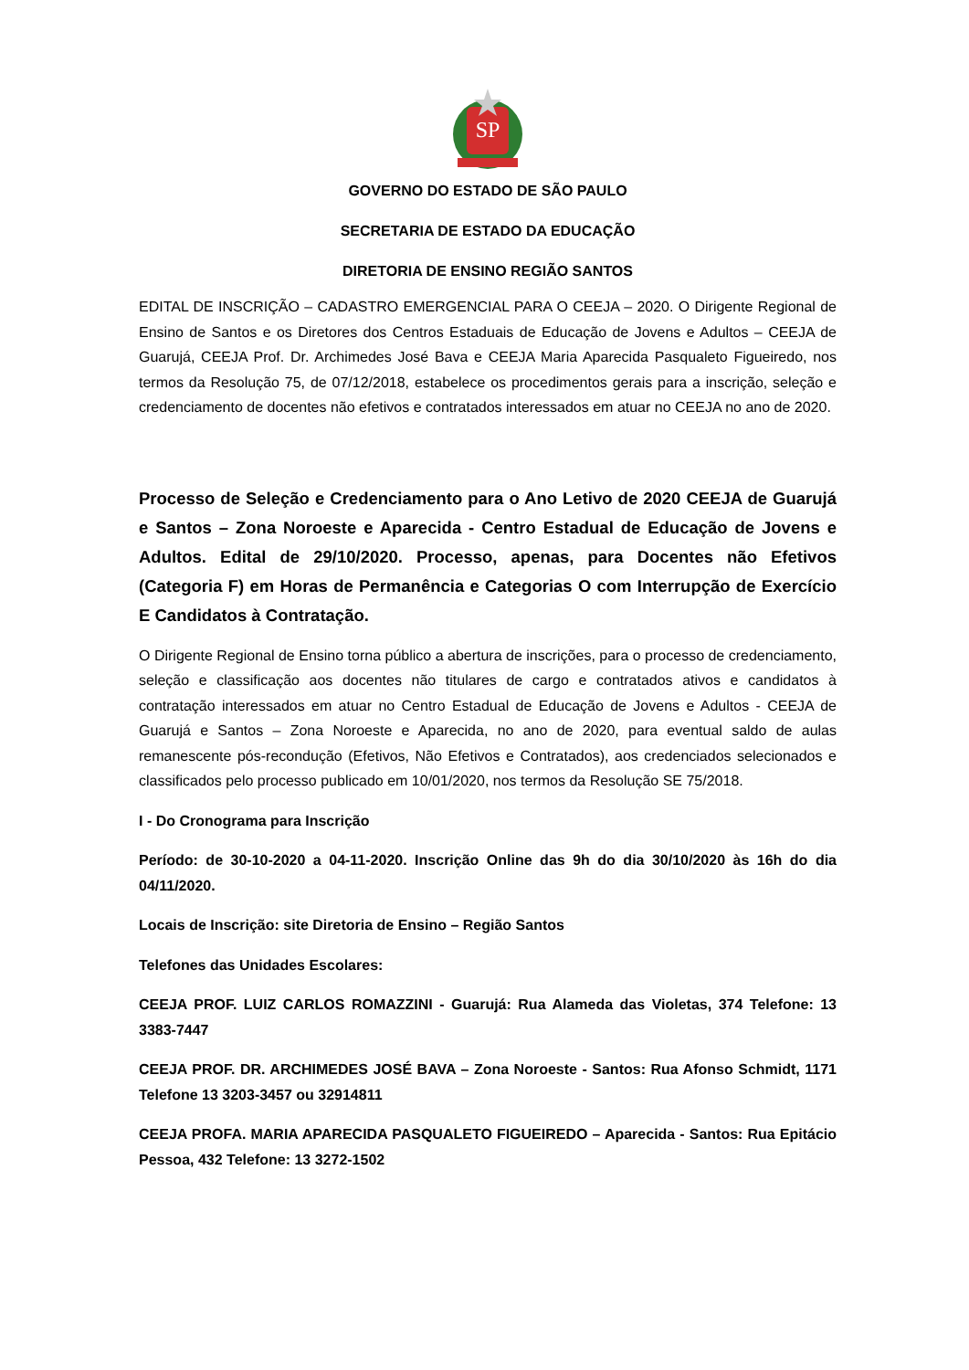SP
GOVERNO DO ESTADO DE SÃO PAULO
SECRETARIA DE ESTADO DA EDUCAÇÃO
DIRETORIA DE ENSINO REGIÃO SANTOS
EDITAL DE INSCRIÇÃO – CADASTRO EMERGENCIAL PARA O CEEJA – 2020. O Dirigente Regional de Ensino de Santos e os Diretores dos Centros Estaduais de Educação de Jovens e Adultos – CEEJA de Guarujá, CEEJA Prof. Dr. Archimedes José Bava e CEEJA Maria Aparecida Pasqualeto Figueiredo, nos termos da Resolução 75, de 07/12/2018, estabelece os procedimentos gerais para a inscrição, seleção e credenciamento de docentes não efetivos e contratados interessados em atuar no CEEJA no ano de 2020.
Processo de Seleção e Credenciamento para o Ano Letivo de 2020 CEEJA de Guarujá e Santos – Zona Noroeste e Aparecida - Centro Estadual de Educação de Jovens e Adultos. Edital de 29/10/2020. Processo, apenas, para Docentes não Efetivos (Categoria F) em Horas de Permanência e Categorias O com Interrupção de Exercício E Candidatos à Contratação.
O Dirigente Regional de Ensino torna público a abertura de inscrições, para o processo de credenciamento, seleção e classificação aos docentes não titulares de cargo e contratados ativos e candidatos à contratação interessados em atuar no Centro Estadual de Educação de Jovens e Adultos - CEEJA de Guarujá e Santos – Zona Noroeste e Aparecida, no ano de 2020, para eventual saldo de aulas remanescente pós-recondução (Efetivos, Não Efetivos e Contratados), aos credenciados selecionados e classificados pelo processo publicado em 10/01/2020, nos termos da Resolução SE 75/2018.
I - Do Cronograma para Inscrição
Período: de 30-10-2020 a 04-11-2020. Inscrição Online das 9h do dia 30/10/2020 às 16h do dia 04/11/2020.
Locais de Inscrição: site Diretoria de Ensino – Região Santos
Telefones das Unidades Escolares:
CEEJA PROF. LUIZ CARLOS ROMAZZINI - Guarujá: Rua Alameda das Violetas, 374 Telefone: 13 3383-7447
CEEJA PROF. DR. ARCHIMEDES JOSÉ BAVA – Zona Noroeste - Santos: Rua Afonso Schmidt, 1171 Telefone 13 3203-3457 ou 32914811
CEEJA PROFA. MARIA APARECIDA PASQUALETO FIGUEIREDO – Aparecida - Santos: Rua Epitácio Pessoa, 432 Telefone: 13 3272-1502